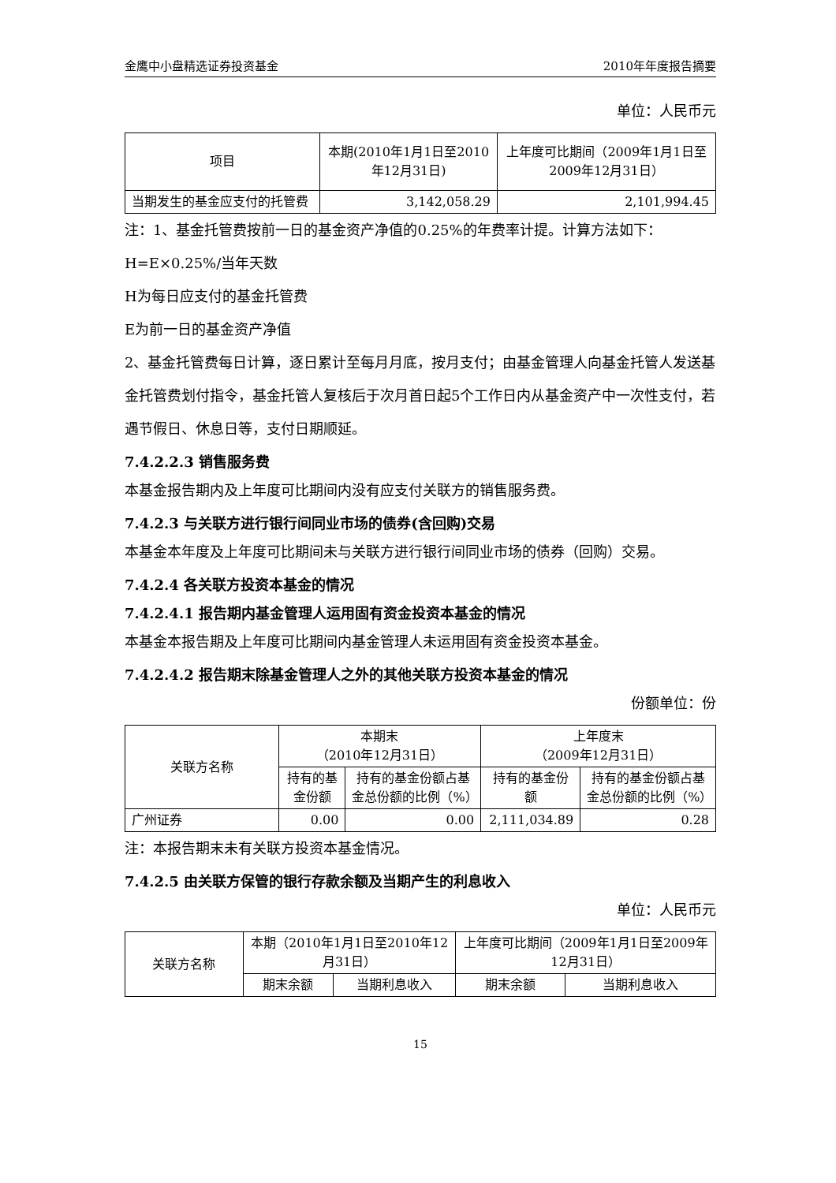金鹰中小盘精选证券投资基金 2010年年度报告摘要
单位：人民币元
| 项目 | 本期(2010年1月1日至2010年12月31日) | 上年度可比期间（2009年1月1日至2009年12月31日） |
| --- | --- | --- |
| 当期发生的基金应支付的托管费 | 3,142,058.29 | 2,101,994.45 |
注：1、基金托管费按前一日的基金资产净值的0.25%的年费率计提。计算方法如下：
H=E×0.25%/当年天数
H为每日应支付的基金托管费
E为前一日的基金资产净值
2、基金托管费每日计算，逐日累计至每月月底，按月支付；由基金管理人向基金托管人发送基金托管费划付指令，基金托管人复核后于次月首日起5个工作日内从基金资产中一次性支付，若遇节假日、休息日等，支付日期顺延。
7.4.2.2.3 销售服务费
本基金报告期内及上年度可比期间内没有应支付关联方的销售服务费。
7.4.2.3 与关联方进行银行间同业市场的债券(含回购)交易
本基金本年度及上年度可比期间未与关联方进行银行间同业市场的债券（回购）交易。
7.4.2.4 各关联方投资本基金的情况
7.4.2.4.1 报告期内基金管理人运用固有资金投资本基金的情况
本基金本报告期及上年度可比期间内基金管理人未运用固有资金投资本基金。
7.4.2.4.2 报告期末除基金管理人之外的其他关联方投资本基金的情况
份额单位：份
| 关联方名称 | 本期末 （2010年12月31日） | | 上年度末 （2009年12月31日） | |
| --- | --- | --- | --- | --- |
| | 持有的基金份额 | 持有的基金份额占基金总份额的比例（%） | 持有的基金份额 | 持有的基金份额占基金总份额的比例（%） |
| 广州证券 | 0.00 | 0.00 | 2,111,034.89 | 0.28 |
注：本报告期末未有关联方投资本基金情况。
7.4.2.5 由关联方保管的银行存款余额及当期产生的利息收入
单位：人民币元
| 关联方名称 | 本期（2010年1月1日至2010年12月31日） | | 上年度可比期间（2009年1月1日至2009年12月31日） | |
| --- | --- | --- | --- | --- |
| | 期末余额 | 当期利息收入 | 期末余额 | 当期利息收入 |
15